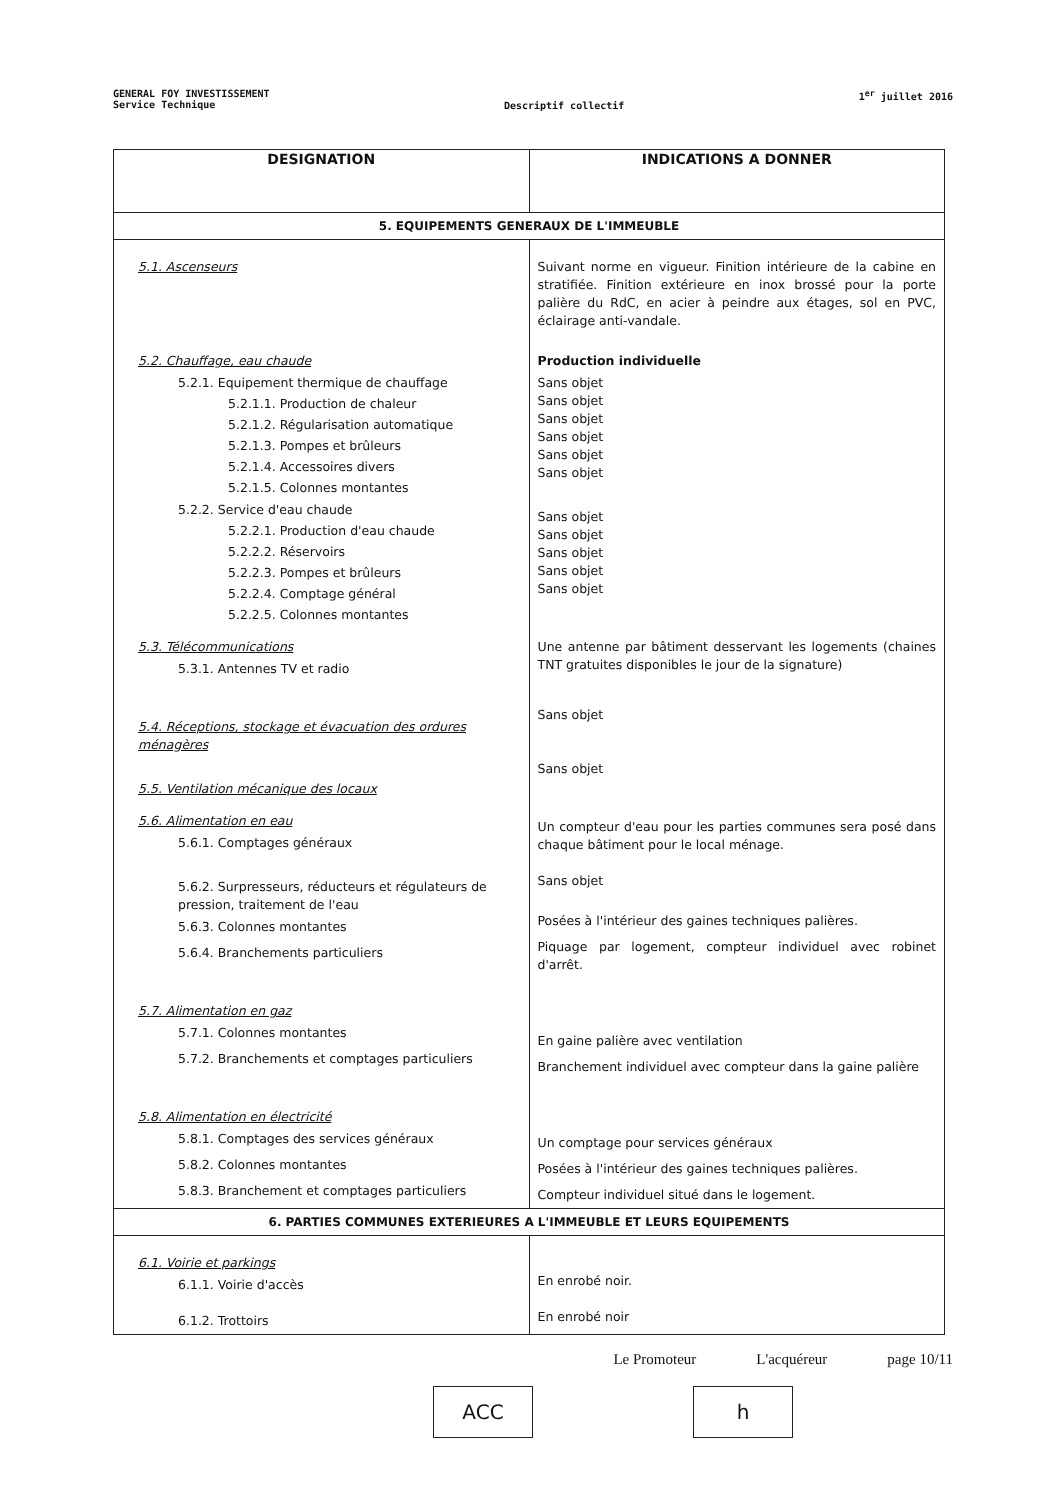GENERAL FOY INVESTISSEMENT
Service Technique
Descriptif collectif
1<sup>er</sup> juillet 2016
| DESIGNATION | INDICATIONS A DONNER |
| --- | --- |
| 5. EQUIPEMENTS GENERAUX DE L'IMMEUBLE | |
| 5.1. Ascenseurs 5.2. Chauffage, eau chaude 5.2.1. Equipement thermique de chauffage 5.2.1.1. Production de chaleur 5.2.1.2. Régularisation automatique 5.2.1.3. Pompes et brûleurs 5.2.1.4. Accessoires divers 5.2.1.5. Colonnes montantes 5.2.2. Service d'eau chaude 5.2.2.1. Production d'eau chaude 5.2.2.2. Réservoirs 5.2.2.3. Pompes et brûleurs 5.2.2.4. Comptage général 5.2.2.5. Colonnes montantes 5.3. Télécommunications 5.3.1. Antennes TV et radio 5.4. Réceptions, stockage et évacuation des ordures ménagères 5.5. Ventilation mécanique des locaux 5.6. Alimentation en eau 5.6.1. Comptages généraux 5.6.2. Surpresseurs, réducteurs et régulateurs de pression, traitement de l'eau 5.6.3. Colonnes montantes 5.6.4. Branchements particuliers 5.7. Alimentation en gaz 5.7.1. Colonnes montantes 5.7.2. Branchements et comptages particuliers 5.8. Alimentation en électricité 5.8.1. Comptages des services généraux 5.8.2. Colonnes montantes 5.8.3. Branchement et comptages particuliers | Suivant norme en vigueur. Finition intérieure de la cabine en stratifiée. Finition extérieure en inox brossé pour la porte palière du RdC, en acier à peindre aux étages, sol en PVC, éclairage anti-vandale. Production individuelle Sans objet Sans objet Sans objet Sans objet Sans objet Sans objet Sans objet Sans objet Sans objet Sans objet Sans objet Une antenne par bâtiment desservant les logements (chaines TNT gratuites disponibles le jour de la signature) Sans objet Sans objet Un compteur d'eau pour les parties communes sera posé dans chaque bâtiment pour le local ménage. Sans objet Posées à l'intérieur des gaines techniques palières. Piquage par logement, compteur individuel avec robinet d'arrêt. En gaine palière avec ventilation Branchement individuel avec compteur dans la gaine palière Un comptage pour services généraux Posées à l'intérieur des gaines techniques palières. Compteur individuel situé dans le logement. |
| 6. PARTIES COMMUNES EXTERIEURES A L'IMMEUBLE ET LEURS EQUIPEMENTS | |
| 6.1. Voirie et parkings 6.1.1. Voirie d'accès 6.1.2. Trottoirs | En enrobé noir. En enrobé noir |
Le Promoteur L'acquéreur page 10/11
ACC h